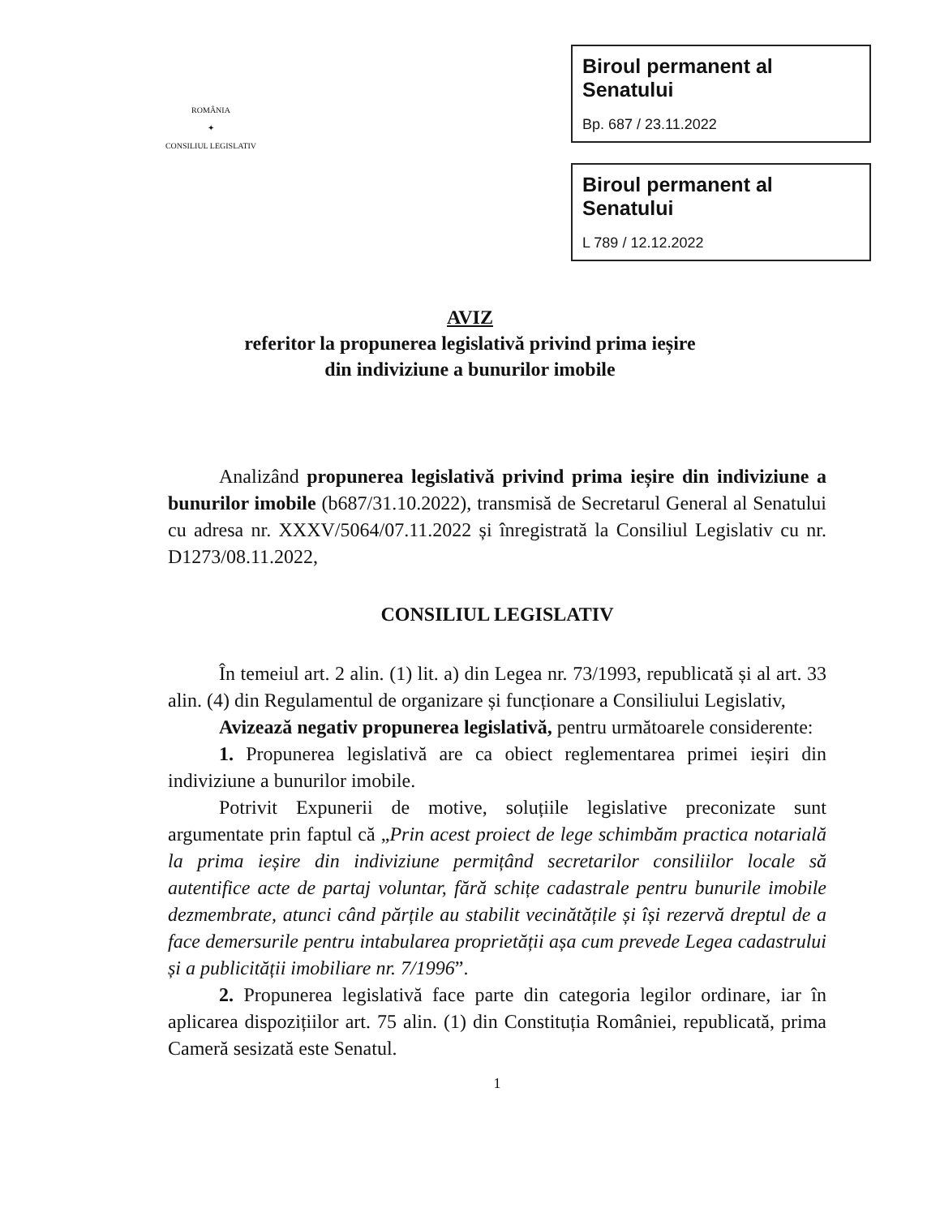ROMÂNIA
✦
CONSILIUL LEGISLATIV
Biroul permanent al Senatului
Bp. 687 / 23.11.2022
Biroul permanent al Senatului
L 789 / 12.12.2022
AVIZ
referitor la propunerea legislativă privind prima ieșire
din indiviziune a bunurilor imobile
Analizând propunerea legislativă privind prima ieșire din indiviziune a bunurilor imobile (b687/31.10.2022), transmisă de Secretarul General al Senatului cu adresa nr. XXXV/5064/07.11.2022 și înregistrată la Consiliul Legislativ cu nr. D1273/08.11.2022,
CONSILIUL LEGISLATIV
În temeiul art. 2 alin. (1) lit. a) din Legea nr. 73/1993, republicată și al art. 33 alin. (4) din Regulamentul de organizare și funcționare a Consiliului Legislativ,
Avizează negativ propunerea legislativă, pentru următoarele considerente:
1. Propunerea legislativă are ca obiect reglementarea primei ieșiri din indiviziune a bunurilor imobile.
Potrivit Expunerii de motive, soluțiile legislative preconizate sunt argumentate prin faptul că „Prin acest proiect de lege schimbăm practica notarială la prima ieșire din indiviziune permițând secretarilor consiliilor locale să autentifice acte de partaj voluntar, fără schițe cadastrale pentru bunurile imobile dezmembrate, atunci când părțile au stabilit vecinătățile și își rezervă dreptul de a face demersurile pentru intabularea proprietății așa cum prevede Legea cadastrului și a publicității imobiliare nr. 7/1996”.
2. Propunerea legislativă face parte din categoria legilor ordinare, iar în aplicarea dispozițiilor art. 75 alin. (1) din Constituția României, republicată, prima Cameră sesizată este Senatul.
1